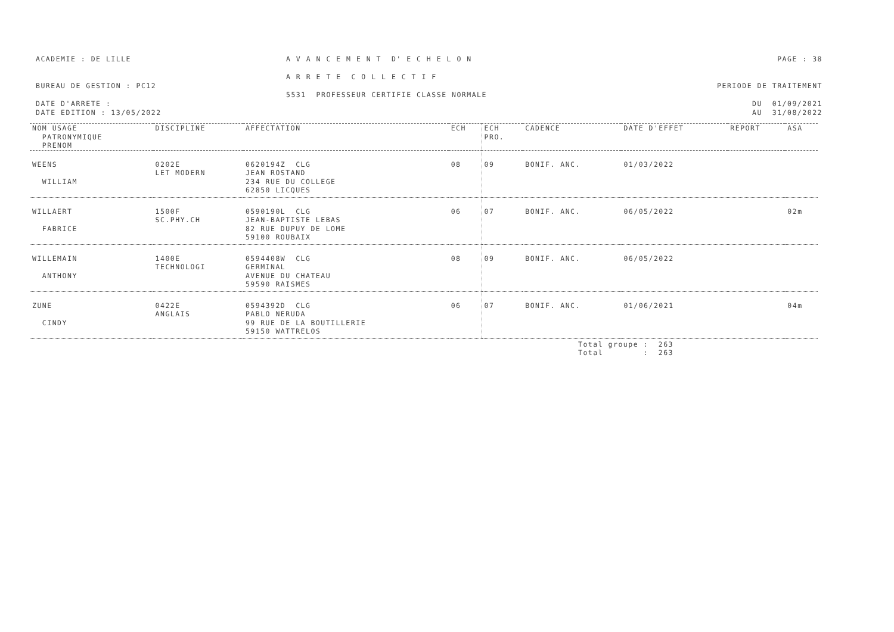ACADEMIE : DE LILLE
BUREAU DE GESTION : PC12
DATE D'ARRETE :
DATE EDITION : 13/05/2022
A V A N C E M E N T D' E C H E L O N
A R R E T E C O L L E C T I F
5531 PROFESSEUR CERTIFIE CLASSE NORMALE
PAGE : 38
PERIODE DE TRAITEMENT
DU 01/09/2021
AU 31/08/2022
| NOM USAGE PATRONYMIQUE PRENOM | DISCIPLINE | AFFECTATION | ECH | ECH PRO. | CADENCE | DATE D'EFFET | REPORT | ASA |
| --- | --- | --- | --- | --- | --- | --- | --- | --- |
| WEENS WILLIAM | 0202E LET MODERN | 0620194Z CLG JEAN ROSTAND 234 RUE DU COLLEGE 62850 LICQUES | 08 | 09 | BONIF. ANC. | 01/03/2022 | | |
| WILLAERT FABRICE | 1500F SC.PHY.CH | 0590190L CLG JEAN-BAPTISTE LEBAS 82 RUE DUPUY DE LOME 59100 ROUBAIX | 06 | 07 | BONIF. ANC. | 06/05/2022 | | 02m |
| WILLEMAIN ANTHONY | 1400E TECHNOLOGI | 0594408W CLG GERMINAL AVENUE DU CHATEAU 59590 RAISMES | 08 | 09 | BONIF. ANC. | 06/05/2022 | | |
| ZUNE CINDY | 0422E ANGLAIS | 0594392D CLG PABLO NERUDA 99 RUE DE LA BOUTILLERIE 59150 WATTRELOS | 06 | 07 | BONIF. ANC. | 01/06/2021 | | 04m |
Total groupe : 263
Total : 263